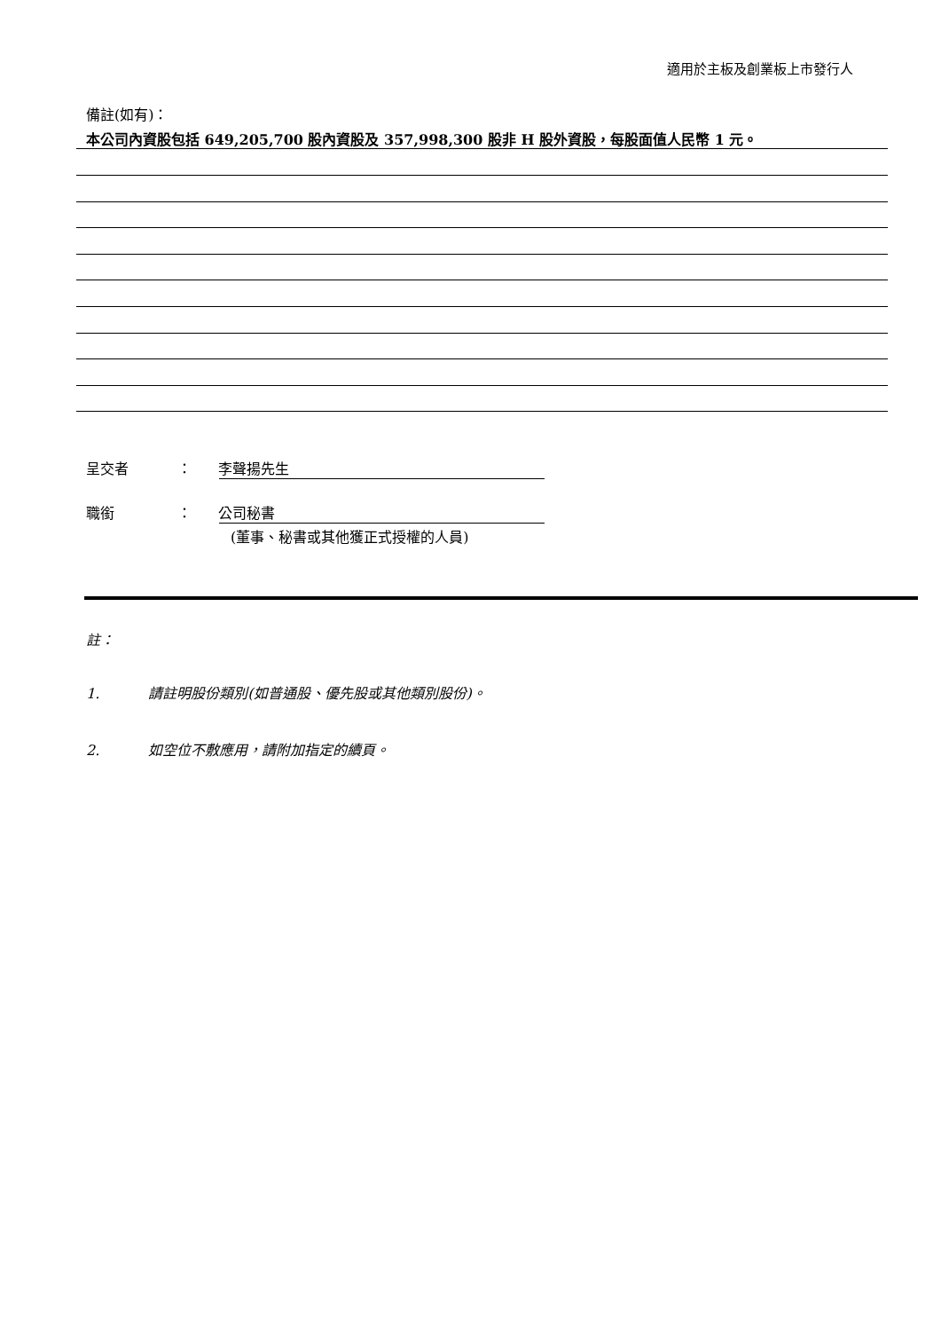適用於主板及創業板上市發行人
備註(如有)：
本公司內資股包括 649,205,700 股內資股及 357,998,300 股非 H 股外資股，每股面值人民幣 1 元。
呈交者 ： 李聲揚先生
職銜 ： 公司秘書
(董事、秘書或其他獲正式授權的人員)
註：
1. 請註明股份類別(如普通股、優先股或其他類別股份)。
2. 如空位不敷應用，請附加指定的續頁。